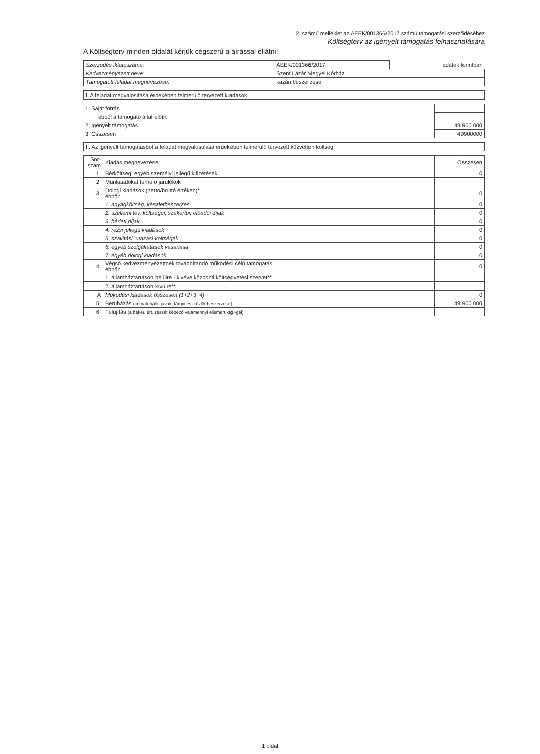2. számú melléklet az ÁEEK/001366/2017 számú támogatási szerződéséhez
Költségterv az igényelt támogatás felhasználására
A Költségterv minden oldalát kérjük cégszerű aláírással ellátni!
| Szerződés iktatószáma: | ÁEEK/001366/2017 | adatok forintban |
| Kedvezményezett neve: | Szent Lázár Megyei Kórház | |
| Támogatott feladat megnevezése: | kazán beszerzése | |
I. A feladat megvalósítása érdekében felmerülő tervezett kiadások
| 1. Saját forrás | |
| ebből a támogató által előírt | |
| 2. Igényelt támogatás | 49 900 000 |
| 3. Összesen | 49900000 |
II. Az igényelt támogatásból a feladat megvalósulása érdekében felmerülő tervezett közvetlen költség
| Sor-szám | Kiadás megnevezése | Összesen |
| --- | --- | --- |
| 1. | Bérköltség, egyéb személyi jellegű kifizetések | 0 |
| 2. | Munkaadókat terhelő járulékok | |
| 3. | Dologi kiadások (nettó/bruttó értéken)* ebből: | 0 |
| | 1. anyagköltség, készletbeszerzés | 0 |
| | 2. szellemi tev. költségei, szakértői, előadói díjak | 0 |
| | 3. bérleti díjak | 0 |
| | 4. rezsi jellegű kiadások | 0 |
| | 5. szállítási, utazási költségek | 0 |
| | 6. egyéb szolgáltatások vásárlása | 0 |
| | 7. egyéb dologi kiadások | 0 |
| 4. | Végső kedvezményezettnek továbbítandó működési célú támogatás ebből: | 0 |
| | 1. államháztartáson belülre - kivéve központi költségvetési szervet** | |
| | 2. államháztartáson kívülre** | |
| A | Működési kiadások összesen (1+2+3+4) | 0 |
| 5. | Beruházás (immateriális javak, tárgyi eszközök beszerzése) | 49 900 000 |
| 6. | Felújítás (a beker. ért. részét képező valamennyi elismert ktg.-gel) | |
1 oldal